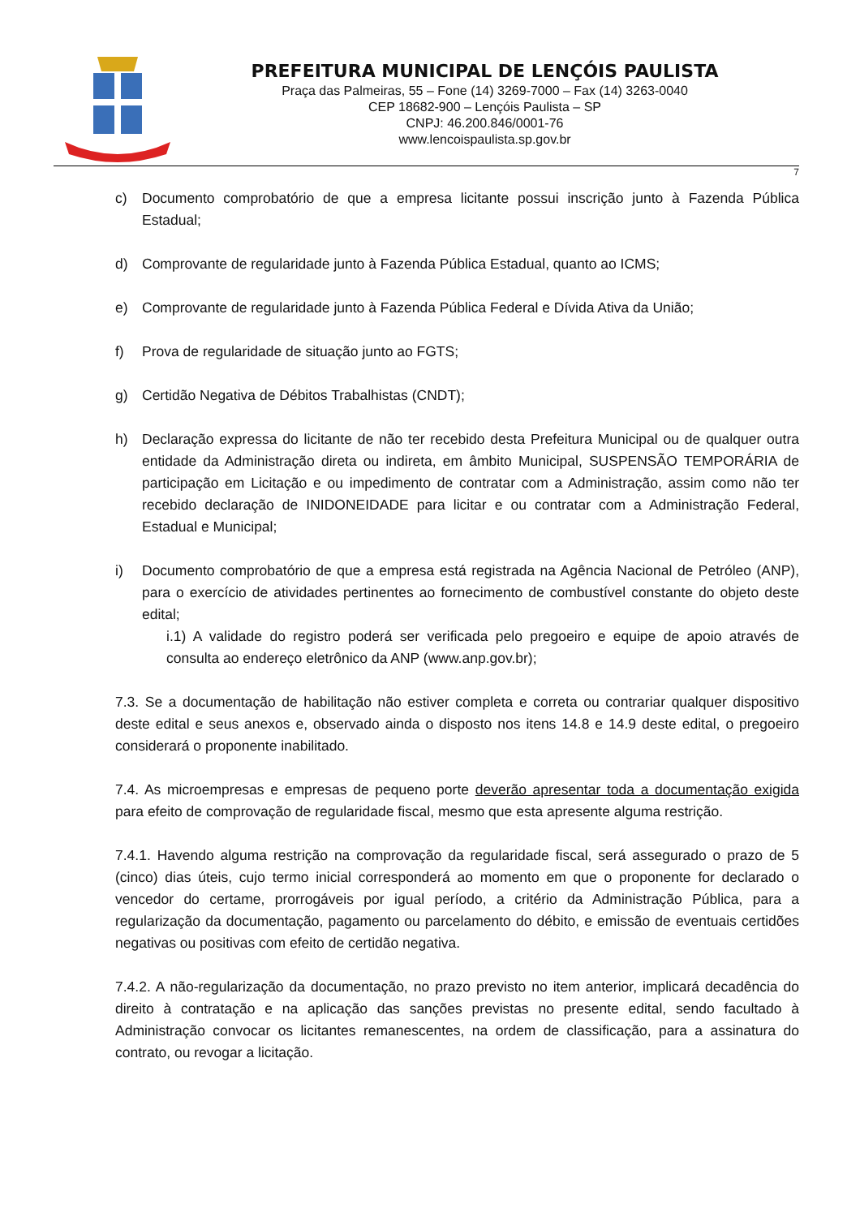PREFEITURA MUNICIPAL DE LENÇÓIS PAULISTA
Praça das Palmeiras, 55 – Fone (14) 3269-7000 – Fax (14) 3263-0040
CEP 18682-900 – Lençóis Paulista – SP
CNPJ: 46.200.846/0001-76
www.lencoispaulista.sp.gov.br
7
c) Documento comprobatório de que a empresa licitante possui inscrição junto à Fazenda Pública Estadual;
d) Comprovante de regularidade junto à Fazenda Pública Estadual, quanto ao ICMS;
e) Comprovante de regularidade junto à Fazenda Pública Federal e Dívida Ativa da União;
f) Prova de regularidade de situação junto ao FGTS;
g) Certidão Negativa de Débitos Trabalhistas (CNDT);
h) Declaração expressa do licitante de não ter recebido desta Prefeitura Municipal ou de qualquer outra entidade da Administração direta ou indireta, em âmbito Municipal, SUSPENSÃO TEMPORÁRIA de participação em Licitação e ou impedimento de contratar com a Administração, assim como não ter recebido declaração de INIDONEIDADE para licitar e ou contratar com a Administração Federal, Estadual e Municipal;
i) Documento comprobatório de que a empresa está registrada na Agência Nacional de Petróleo (ANP), para o exercício de atividades pertinentes ao fornecimento de combustível constante do objeto deste edital;
i.1) A validade do registro poderá ser verificada pelo pregoeiro e equipe de apoio através de consulta ao endereço eletrônico da ANP (www.anp.gov.br);
7.3. Se a documentação de habilitação não estiver completa e correta ou contrariar qualquer dispositivo deste edital e seus anexos e, observado ainda o disposto nos itens 14.8 e 14.9 deste edital, o pregoeiro considerará o proponente inabilitado.
7.4. As microempresas e empresas de pequeno porte deverão apresentar toda a documentação exigida para efeito de comprovação de regularidade fiscal, mesmo que esta apresente alguma restrição.
7.4.1. Havendo alguma restrição na comprovação da regularidade fiscal, será assegurado o prazo de 5 (cinco) dias úteis, cujo termo inicial corresponderá ao momento em que o proponente for declarado o vencedor do certame, prorrogáveis por igual período, a critério da Administração Pública, para a regularização da documentação, pagamento ou parcelamento do débito, e emissão de eventuais certidões negativas ou positivas com efeito de certidão negativa.
7.4.2. A não-regularização da documentação, no prazo previsto no item anterior, implicará decadência do direito à contratação e na aplicação das sanções previstas no presente edital, sendo facultado à Administração convocar os licitantes remanescentes, na ordem de classificação, para a assinatura do contrato, ou revogar a licitação.